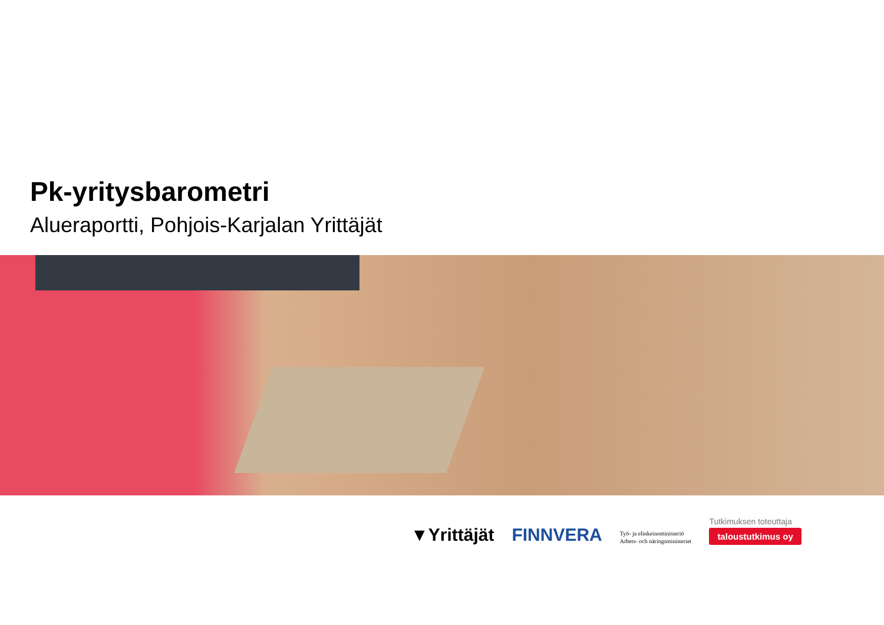Pk-yritysbarometri
Alueraportti, Pohjois-Karjalan Yrittäjät
▼Yrittäjät
FINNVERA
Työ- ja elinkeinoministeriö
Arbets- och näringsministeriet
Tutkimuksen toteuttaja
taloustutkimus oy